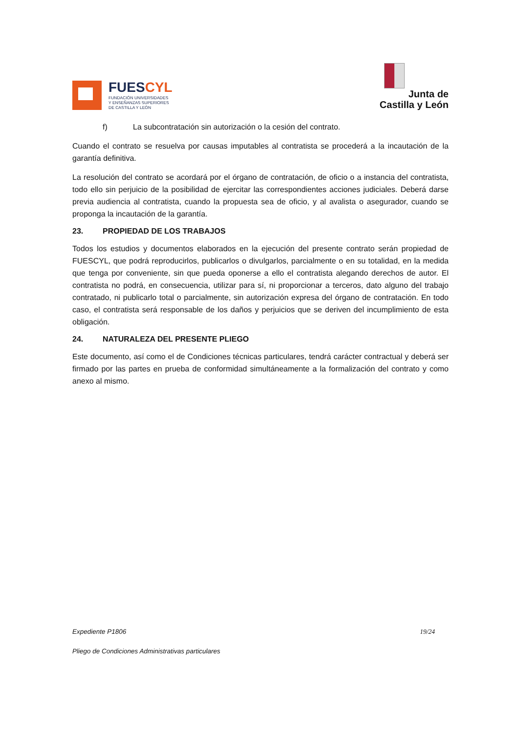FUESCYL
FUNDACIÓN UNIVERSIDADES
Y ENSEÑANZAS SUPERIORES
DE CASTILLA Y LEÓN
Junta de
Castilla y León
f) La subcontratación sin autorización o la cesión del contrato.
Cuando el contrato se resuelva por causas imputables al contratista se procederá a la incautación de la garantía definitiva.
La resolución del contrato se acordará por el órgano de contratación, de oficio o a instancia del contratista, todo ello sin perjuicio de la posibilidad de ejercitar las correspondientes acciones judiciales. Deberá darse previa audiencia al contratista, cuando la propuesta sea de oficio, y al avalista o asegurador, cuando se proponga la incautación de la garantía.
23. PROPIEDAD DE LOS TRABAJOS
Todos los estudios y documentos elaborados en la ejecución del presente contrato serán propiedad de FUESCYL, que podrá reproducirlos, publicarlos o divulgarlos, parcialmente o en su totalidad, en la medida que tenga por conveniente, sin que pueda oponerse a ello el contratista alegando derechos de autor. El contratista no podrá, en consecuencia, utilizar para sí, ni proporcionar a terceros, dato alguno del trabajo contratado, ni publicarlo total o parcialmente, sin autorización expresa del órgano de contratación. En todo caso, el contratista será responsable de los daños y perjuicios que se deriven del incumplimiento de esta obligación.
24. NATURALEZA DEL PRESENTE PLIEGO
Este documento, así como el de Condiciones técnicas particulares, tendrá carácter contractual y deberá ser firmado por las partes en prueba de conformidad simultáneamente a la formalización del contrato y como anexo al mismo.
Expediente P1806 19/24
Pliego de Condiciones Administrativas particulares